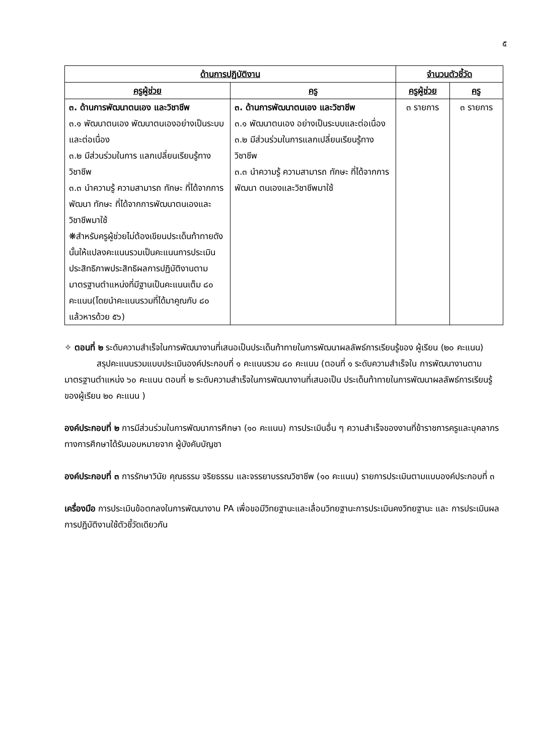๕
| ด้านการปฏิบัติงาน | | จำนวนตัวชี้วัด | |
| --- | --- | --- | --- |
| ครูผู้ช่วย | ครู | ครูผู้ช่วย | ครู |
| ๓. ด้านการพัฒนาตนเอง และวิชาชีพ ๓.๑ พัฒนาตนเอง พัฒนาตนเองอย่างเป็นระบบและต่อเนื่อง ๓.๒ มีส่วนร่วมในการ แลกเปลี่ยนเรียนรู้ทางวิชาชีพ ๓.๓ นำความรู้ ความสามารถ ทักษะ ที่ได้จากการพัฒนา ทักษะ ที่ได้จากการพัฒนาตนเองและวิชาชีพมาใช้ ❋สำหรับครูผู้ช่วยไม่ต้องเขียนประเด็นท้าทายดังนั้นให้แปลงคะแนนรวมเป็นคะแนนการประเมินประสิทธิภาพประสิทธิผลการปฏิบัติงานตามมาตรฐานตำแหน่งที่มีฐานเป็นคะแนนเต็ม ๘๐ คะแนน(โดยนำคะแนนรวมที่ได้มาคูณกับ ๘๐ แล้วหารด้วย ๕๖) | ๓. ด้านการพัฒนาตนเอง และวิชาชีพ ๓.๑ พัฒนาตนเอง อย่างเป็นระบบและต่อเนื่อง ๓.๒ มีส่วนร่วมในการแลกเปลี่ยนเรียนรู้ทางวิชาชีพ ๓.๓ นำความรู้ ความสามารถ ทักษะ ที่ได้จากการพัฒนา ตนเองและวิชาชีพมาใช้ | ๓ รายการ | ๓ รายการ |
✧ ตอนที่ ๒ ระดับความสำเร็จในการพัฒนางานที่เสนอเป็นประเด็นท้าทายในการพัฒนาผลลัพธ์การเรียนรู้ของ ผู้เรียน (๒๐ คะแนน)
สรุปคะแนนรวมแบบประเมินองค์ประกอบที่ ๑ คะแนนรวม ๘๐ คะแนน (ตอนที่ ๑ ระดับความสำเร็จใน การพัฒนางานตามมาตรฐานตำแหน่ง ๖๐ คะแนน ตอนที่ ๒ ระดับความสำเร็จในการพัฒนางานที่เสนอเป็น ประเด็นท้าทายในการพัฒนาผลลัพธ์การเรียนรู้ของผู้เรียน ๒๐ คะแนน )
องค์ประกอบที่ ๒ การมีส่วนร่วมในการพัฒนาการศึกษา (๑๐ คะแนน) การประเมินอื่น ๆ ความสำเร็จของงานที่ข้าราชการครูและบุคลากรทางการศึกษาได้รับมอบหมายจาก ผู้บังคับบัญชา
องค์ประกอบที่ ๓ การรักษาวินัย คุณธรรม จริยธรรม และจรรยาบรรณวิชาชีพ (๑๐ คะแนน) รายการประเมินตามแบบองค์ประกอบที่ ๓
เครื่องมือ การประเมินข้อตกลงในการพัฒนางาน PA เพื่อขอมีวิทยฐานะและเลื่อนวิทยฐานะการประเมินคงวิทยฐานะ และ การประเมินผลการปฏิบัติงานใช้ตัวชี้วัดเดียวกัน